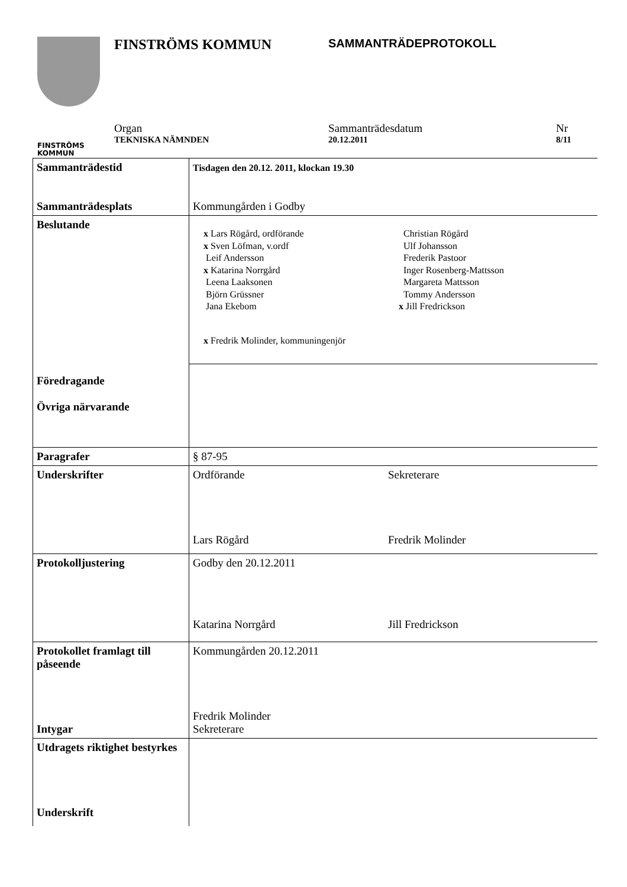FINSTRÖMS
KOMMUN
FINSTRÖMS KOMMUN SAMMANTRÄDEPROTOKOLL
Organ
TEKNISKA NÄMNDEN
Sammanträdesdatum
20.12.2011
Nr
8/11
| Sammanträdestid Sammanträdesplats | Tisdagen den 20.12. 2011, klockan 19.30 Kommungården i Godby |
| Beslutande Föredragande Övriga närvarande | x Lars Rögård, ordförande x Sven Löfman, v.ordf Leif Andersson x Katarina Norrgård Leena Laaksonen Björn Grüssner Jana Ekebom Christian Rögård Ulf Johansson Frederik Pastoor Inger Rosenberg-Mattsson Margareta Mattsson Tommy Andersson x Jill Fredrickson x Fredrik Molinder, kommuningenjör |
| Paragrafer | § 87-95 |
| Underskrifter | Ordförande Lars Rögård Sekreterare Fredrik Molinder |
| Protokolljustering | Godby den 20.12.2011 Katarina Norrgård Jill Fredrickson |
| Protokollet framlagt till påseende Intygar | Kommungården 20.12.2011 Fredrik Molinder Sekreterare |
| Utdragets riktighet bestyrkes Underskrift | |